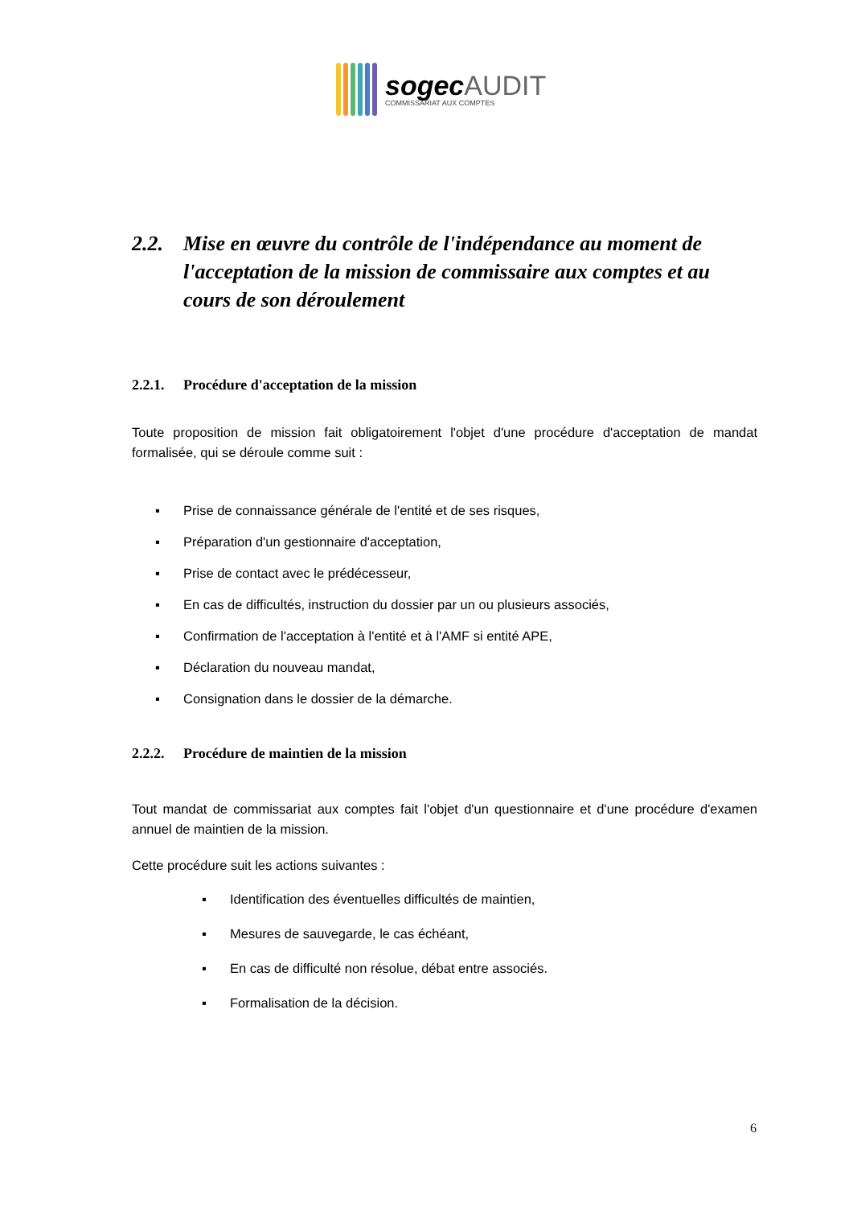sogecAUDIT
COMMISSARIAT AUX COMPTES
2.2. Mise en œuvre du contrôle de l'indépendance au moment de l'acceptation de la mission de commissaire aux comptes et au cours de son déroulement
2.2.1. Procédure d'acceptation de la mission
Toute proposition de mission fait obligatoirement l'objet d'une procédure d'acceptation de mandat formalisée, qui se déroule comme suit :
▪ Prise de connaissance générale de l'entité et de ses risques,
▪ Préparation d'un gestionnaire d'acceptation,
▪ Prise de contact avec le prédécesseur,
▪ En cas de difficultés, instruction du dossier par un ou plusieurs associés,
▪ Confirmation de l'acceptation à l'entité et à l'AMF si entité APE,
▪ Déclaration du nouveau mandat,
▪ Consignation dans le dossier de la démarche.
2.2.2. Procédure de maintien de la mission
Tout mandat de commissariat aux comptes fait l'objet d'un questionnaire et d'une procédure d'examen annuel de maintien de la mission.
Cette procédure suit les actions suivantes :
▪ Identification des éventuelles difficultés de maintien,
▪ Mesures de sauvegarde, le cas échéant,
▪ En cas de difficulté non résolue, débat entre associés.
▪ Formalisation de la décision.
6